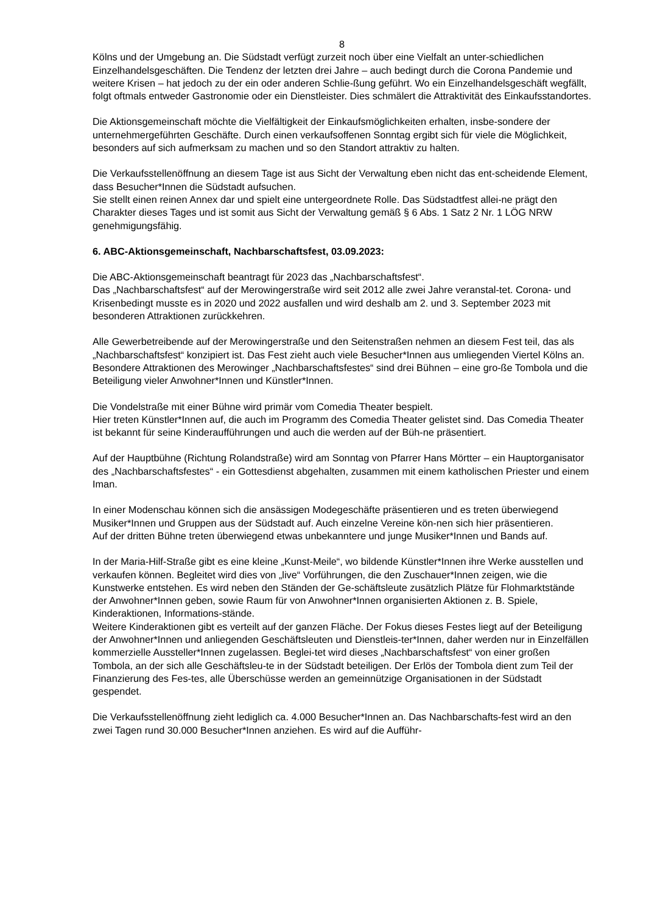8
Kölns und der Umgebung an. Die Südstadt verfügt zurzeit noch über eine Vielfalt an unter-schiedlichen Einzelhandelsgeschäften. Die Tendenz der letzten drei Jahre – auch bedingt durch die Corona Pandemie und weitere Krisen – hat jedoch zu der ein oder anderen Schlie-ßung geführt. Wo ein Einzelhandelsgeschäft wegfällt, folgt oftmals entweder Gastronomie oder ein Dienstleister. Dies schmälert die Attraktivität des Einkaufsstandortes.
Die Aktionsgemeinschaft möchte die Vielfältigkeit der Einkaufsmöglichkeiten erhalten, insbe-sondere der unternehmergeführten Geschäfte. Durch einen verkaufsoffenen Sonntag ergibt sich für viele die Möglichkeit, besonders auf sich aufmerksam zu machen und so den Standort attraktiv zu halten.
Die Verkaufsstellenöffnung an diesem Tage ist aus Sicht der Verwaltung eben nicht das ent-scheidende Element, dass Besucher*Innen die Südstadt aufsuchen.
Sie stellt einen reinen Annex dar und spielt eine untergeordnete Rolle. Das Südstadtfest allei-ne prägt den Charakter dieses Tages und ist somit aus Sicht der Verwaltung gemäß § 6 Abs. 1 Satz 2 Nr. 1 LÖG NRW genehmigungsfähig.
6. ABC-Aktionsgemeinschaft, Nachbarschaftsfest, 03.09.2023:
Die ABC-Aktionsgemeinschaft beantragt für 2023 das „Nachbarschaftsfest“.
Das „Nachbarschaftsfest“ auf der Merowingerstraße wird seit 2012 alle zwei Jahre veranstal-tet. Corona- und Krisenbedingt musste es in 2020 und 2022 ausfallen und wird deshalb am 2. und 3. September 2023 mit besonderen Attraktionen zurückkehren.
Alle Gewerbetreibende auf der Merowingerstraße und den Seitenstraßen nehmen an diesem Fest teil, das als „Nachbarschaftsfest“ konzipiert ist. Das Fest zieht auch viele Besucher*Innen aus umliegenden Viertel Kölns an.
Besondere Attraktionen des Merowinger „Nachbarschaftsfestes“ sind drei Bühnen – eine gro-ße Tombola und die Beteiligung vieler Anwohner*Innen und Künstler*Innen.
Die Vondelstraße mit einer Bühne wird primär vom Comedia Theater bespielt.
Hier treten Künstler*Innen auf, die auch im Programm des Comedia Theater gelistet sind. Das Comedia Theater ist bekannt für seine Kinderaufführungen und auch die werden auf der Büh-ne präsentiert.
Auf der Hauptbühne (Richtung Rolandstraße) wird am Sonntag von Pfarrer Hans Mörtter – ein Hauptorganisator des „Nachbarschaftsfestes“ - ein Gottesdienst abgehalten, zusammen mit einem katholischen Priester und einem Iman.
In einer Modenschau können sich die ansässigen Modegeschäfte präsentieren und es treten überwiegend Musiker*Innen und Gruppen aus der Südstadt auf. Auch einzelne Vereine kön-nen sich hier präsentieren.
Auf der dritten Bühne treten überwiegend etwas unbekanntere und junge Musiker*Innen und Bands auf.
In der Maria-Hilf-Straße gibt es eine kleine „Kunst-Meile“, wo bildende Künstler*Innen ihre Werke ausstellen und verkaufen können. Begleitet wird dies von „live“ Vorführungen, die den Zuschauer*Innen zeigen, wie die Kunstwerke entstehen. Es wird neben den Ständen der Ge-schäftsleute zusätzlich Plätze für Flohmarktstände der Anwohner*Innen geben, sowie Raum für von Anwohner*Innen organisierten Aktionen z. B. Spiele, Kinderaktionen, Informations-stände.
Weitere Kinderaktionen gibt es verteilt auf der ganzen Fläche. Der Fokus dieses Festes liegt auf der Beteiligung der Anwohner*Innen und anliegenden Geschäftsleuten und Dienstleis-ter*Innen, daher werden nur in Einzelfällen kommerzielle Aussteller*Innen zugelassen. Beglei-tet wird dieses „Nachbarschaftsfest“ von einer großen Tombola, an der sich alle Geschäftsleu-te in der Südstadt beteiligen. Der Erlös der Tombola dient zum Teil der Finanzierung des Fes-tes, alle Überschüsse werden an gemeinnützige Organisationen in der Südstadt gespendet.
Die Verkaufsstellenöffnung zieht lediglich ca. 4.000 Besucher*Innen an. Das Nachbarschafts-fest wird an den zwei Tagen rund 30.000 Besucher*Innen anziehen. Es wird auf die Aufführ-